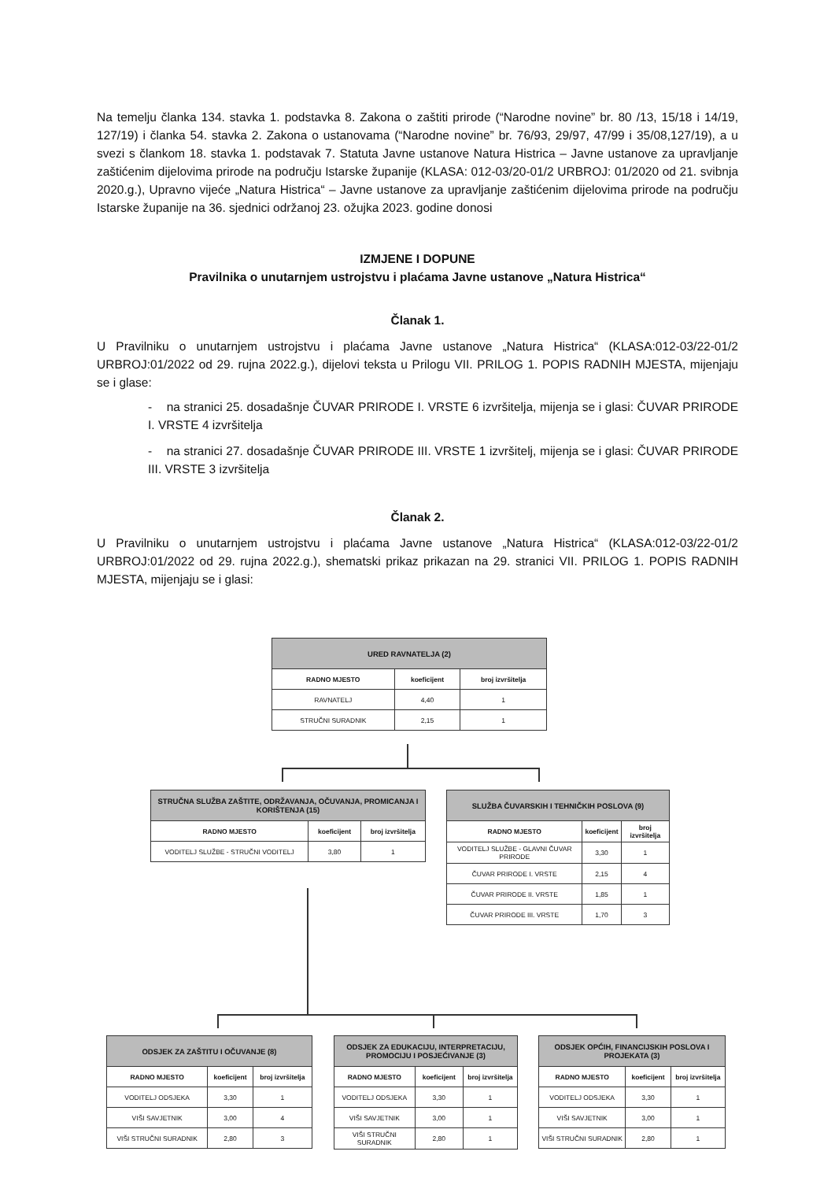Na temelju članka 134. stavka 1. podstavka 8. Zakona o zaštiti prirode (“Narodne novine” br. 80 /13, 15/18 i 14/19, 127/19) i članka 54. stavka 2. Zakona o ustanovama (“Narodne novine” br. 76/93, 29/97, 47/99 i 35/08,127/19), a u svezi s članko­m 18. stavka 1. podstavak 7. Statuta Javne ustanove Natura Histrica – Javne ustanove za upravljanje zaštićenim dijelovima prirode na području Istarske županije (KLASA: 012-03/20-01/2 URBROJ: 01/2020 od 21. svibnja 2020.g.), Upravno vijeće „Natura Histrica“ – Javne ustanove za upravljanje zaštićenim dijelovima prirode na području Istarske županije na 36. sjednici održanoj 23. ožujka 2023. godine donosi
IZMJENE I DOPUNE
Pravilnika o unutarnjem ustrojstvu i plaćama Javne ustanove „Natura Histrica“
Članak 1.
U Pravilniku o unutarnjem ustrojstvu i plaćama Javne ustanove „Natura Histrica“ (KLASA:012-03/22-01/2 URBROJ:01/2022 od 29. rujna 2022.g.), dijelovi teksta u Prilogu VII. PRILOG 1. POPIS RADNIH MJESTA, mijenjaju se i glase:
- na stranici 25. dosadašnje ČUVAR PRIRODE I. VRSTE 6 izvršitelja, mijenja se i glasi: ČUVAR PRIRODE I. VRSTE 4 izvršitelja
- na stranici 27. dosadašnje ČUVAR PRIRODE III. VRSTE 1 izvršitelj, mijenja se i glasi: ČUVAR PRIRODE III. VRSTE 3 izvršitelja
Članak 2.
U Pravilniku o unutarnjem ustrojstvu i plaćama Javne ustanove „Natura Histrica“ (KLASA:012-03/22-01/2 URBROJ:01/2022 od 29. rujna 2022.g.), shematski prikaz prikazan na 29. stranici VII. PRILOG 1. POPIS RADNIH MJESTA, mijenjaju se i glasi:
| URED RAVNATELJA (2) | | |
| --- | --- | --- |
| RADNO MJESTO | koeficijent | broj izvršitelja |
| RAVNATELJ | 4,40 | 1 |
| STRUČNI SURADNIK | 2,15 | 1 |
| STRUČNA SLUŽBA ZAŠTITE, ODRŽAVANJA, OČUVANJA, PROMICANJA I KORIŠTENJA (15) | | |
| --- | --- | --- |
| RADNO MJESTO | koeficijent | broj izvršitelja |
| VODITELJ SLUŽBE - STRUČNI VODITELJ | 3,80 | 1 |
| SLUŽBA ČUVARSKIH I TEHNIČKIH POSLOVA (9) | | |
| --- | --- | --- |
| RADNO MJESTO | koeficijent | broj izvršitelja |
| VODITELJ SLUŽBE - GLAVNI ČUVAR PRIRODE | 3,30 | 1 |
| ČUVAR PRIRODE I. VRSTE | 2,15 | 4 |
| ČUVAR PRIRODE II. VRSTE | 1,85 | 1 |
| ČUVAR PRIRODE III. VRSTE | 1,70 | 3 |
| ODSJEK ZA ZAŠTITU I OČUVANJE (8) | | |
| --- | --- | --- |
| RADNO MJESTO | koeficijent | broj izvršitelja |
| VODITELJ ODSJEKA | 3,30 | 1 |
| VIŠI SAVJETNIK | 3,00 | 4 |
| VIŠI STRUČNI SURADNIK | 2,80 | 3 |
| ODSJEK ZA EDUKACIJU, INTERPRETACIJU, PROMOCIJU I POSJEĆIVANJE (3) | | |
| --- | --- | --- |
| RADNO MJESTO | koeficijent | broj izvršitelja |
| VODITELJ ODSJEKA | 3,30 | 1 |
| VIŠI SAVJETNIK | 3,00 | 1 |
| VIŠI STRUČNI SURADNIK | 2,80 | 1 |
| ODSJEK OPĆIH, FINANCIJSKIH POSLOVA I PROJEKATA (3) | | |
| --- | --- | --- |
| RADNO MJESTO | koeficijent | broj izvršitelja |
| VODITELJ ODSJEKA | 3,30 | 1 |
| VIŠI SAVJETNIK | 3,00 | 1 |
| VIŠI STRUČNI SURADNIK | 2,80 | 1 |